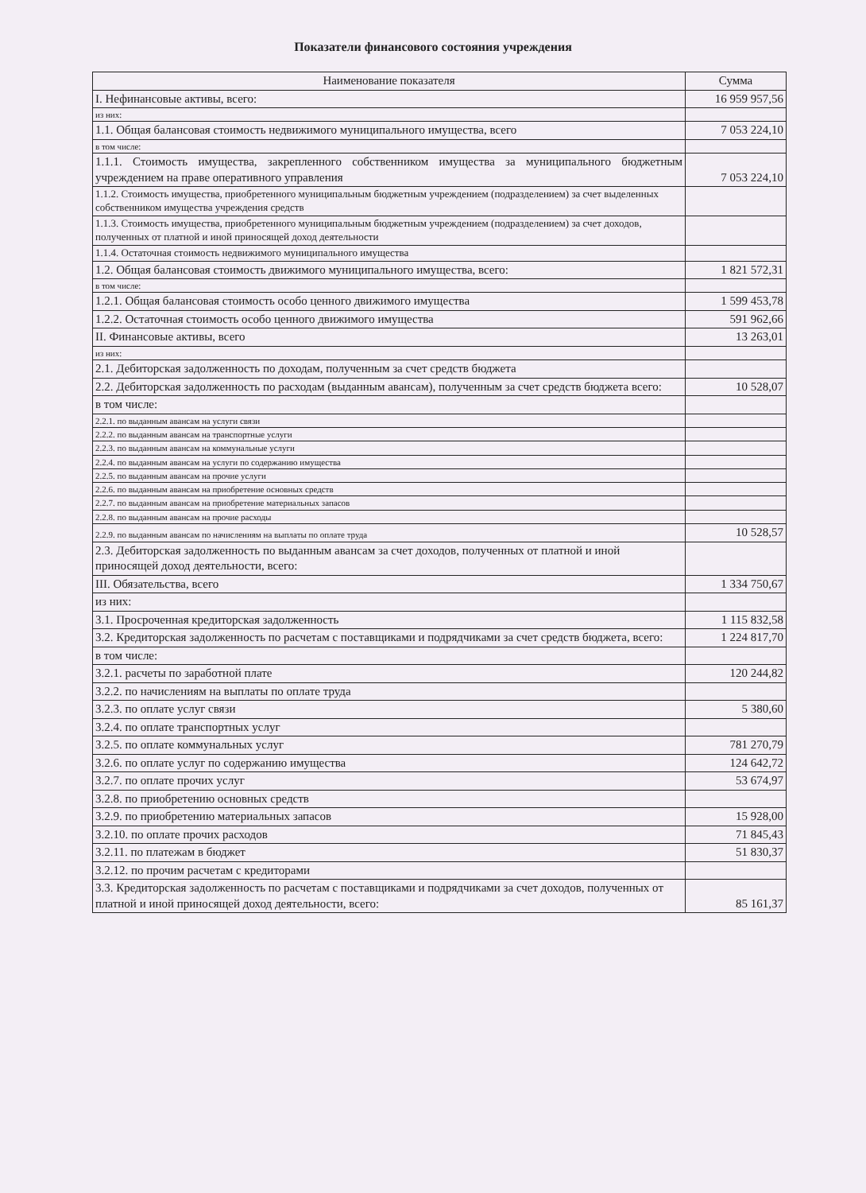Показатели финансового состояния учреждения
| Наименование показателя | Сумма |
| --- | --- |
| I. Нефинансовые активы, всего: | 16 959 957,56 |
| из них: | |
| 1.1. Общая балансовая стоимость недвижимого муниципального имущества, всего | 7 053 224,10 |
| в том числе: | |
| 1.1.1. Стоимость имущества, закрепленного собственником имущества за муниципального бюджетным учреждением на праве оперативного управления | 7 053 224,10 |
| 1.1.2. Стоимость имущества, приобретенного муниципальным бюджетным учреждением (подразделением) за счет выделенных собственником имущества учреждения средств | |
| 1.1.3. Стоимость имущества, приобретенного муниципальным бюджетным учреждением (подразделением) за счет доходов, полученных от платной и иной приносящей доход деятельности | |
| 1.1.4. Остаточная стоимость недвижимого муниципального имущества | |
| 1.2. Общая балансовая стоимость движимого муниципального имущества, всего: | 1 821 572,31 |
| в том числе: | |
| 1.2.1. Общая балансовая стоимость особо ценного движимого имущества | 1 599 453,78 |
| 1.2.2. Остаточная стоимость особо ценного движимого имущества | 591 962,66 |
| II. Финансовые активы, всего | 13 263,01 |
| из них: | |
| 2.1. Дебиторская задолженность по доходам, полученным за счет средств бюджета | |
| 2.2. Дебиторская задолженность по расходам (выданным авансам), полученным за счет средств бюджета всего: | 10 528,07 |
| в том числе: | |
| 2.2.1. по выданным авансам на услуги связи | |
| 2.2.2. по выданным авансам на транспортные услуги | |
| 2.2.3. по выданным авансам на коммунальные услуги | |
| 2.2.4. по выданным авансам на услуги по содержанию имущества | |
| 2.2.5. по выданным авансам на прочие услуги | |
| 2.2.6. по выданным авансам на приобретение основных средств | |
| 2.2.7. по выданным авансам на приобретение материальных запасов | |
| 2.2.8. по выданным авансам на прочие расходы | |
| 2.2.9. по выданным авансам по начислениям на выплаты по оплате труда | 10 528,57 |
| 2.3. Дебиторская задолженность по выданным авансам за счет доходов, полученных от платной и иной приносящей доход деятельности, всего: | |
| III. Обязательства, всего | 1 334 750,67 |
| из них: | |
| 3.1. Просроченная кредиторская задолженность | 1 115 832,58 |
| 3.2. Кредиторская задолженность по расчетам с поставщиками и подрядчиками за счет средств бюджета, всего: | 1 224 817,70 |
| в том числе: | |
| 3.2.1. расчеты по заработной плате | 120 244,82 |
| 3.2.2. по начислениям на выплаты по оплате труда | |
| 3.2.3. по оплате услуг связи | 5 380,60 |
| 3.2.4. по оплате транспортных услуг | |
| 3.2.5. по оплате коммунальных услуг | 781 270,79 |
| 3.2.6. по оплате услуг по содержанию имущества | 124 642,72 |
| 3.2.7. по оплате прочих услуг | 53 674,97 |
| 3.2.8. по приобретению основных средств | |
| 3.2.9. по приобретению материальных запасов | 15 928,00 |
| 3.2.10. по оплате прочих расходов | 71 845,43 |
| 3.2.11. по платежам в бюджет | 51 830,37 |
| 3.2.12. по прочим расчетам с кредиторами | |
| 3.3. Кредиторская задолженность по расчетам с поставщиками и подрядчиками за счет доходов, полученных от платной и иной приносящей доход деятельности, всего: | 85 161,37 |